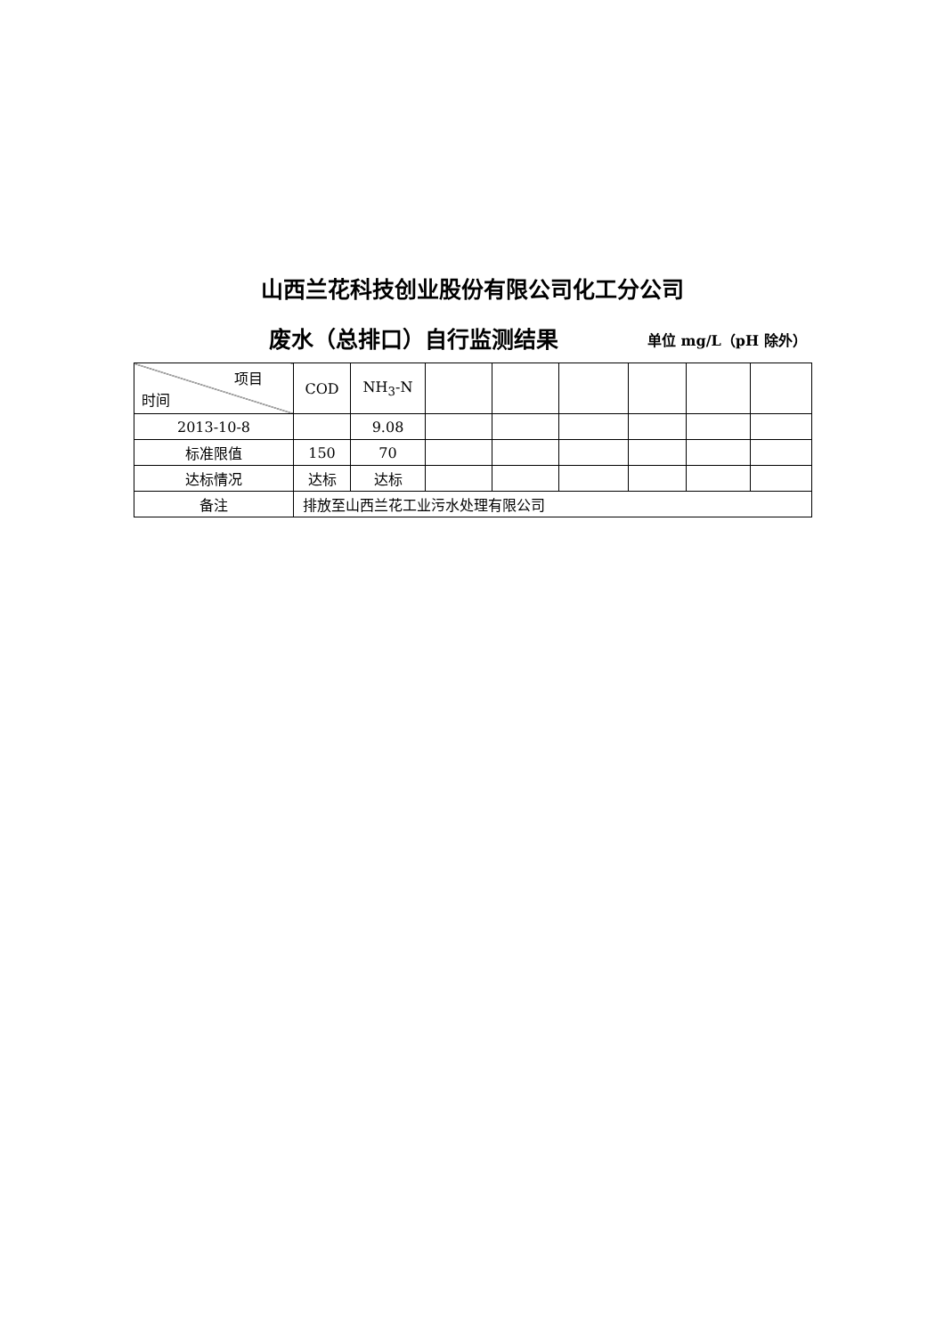山西兰花科技创业股份有限公司化工分公司
废水（总排口）自行监测结果 单位 mg/L（pH 除外）
| 项目 时间 | COD | NH<sub>3</sub>-N | | | | | | |
| --- | --- | --- | --- | --- | --- | --- | --- | --- |
| 2013-10-8 | | 9.08 | | | | | | |
| 标准限值 | 150 | 70 | | | | | | |
| 达标情况 | 达标 | 达标 | | | | | | |
| 备注 | 排放至山西兰花工业污水处理有限公司 | | | | | | | |